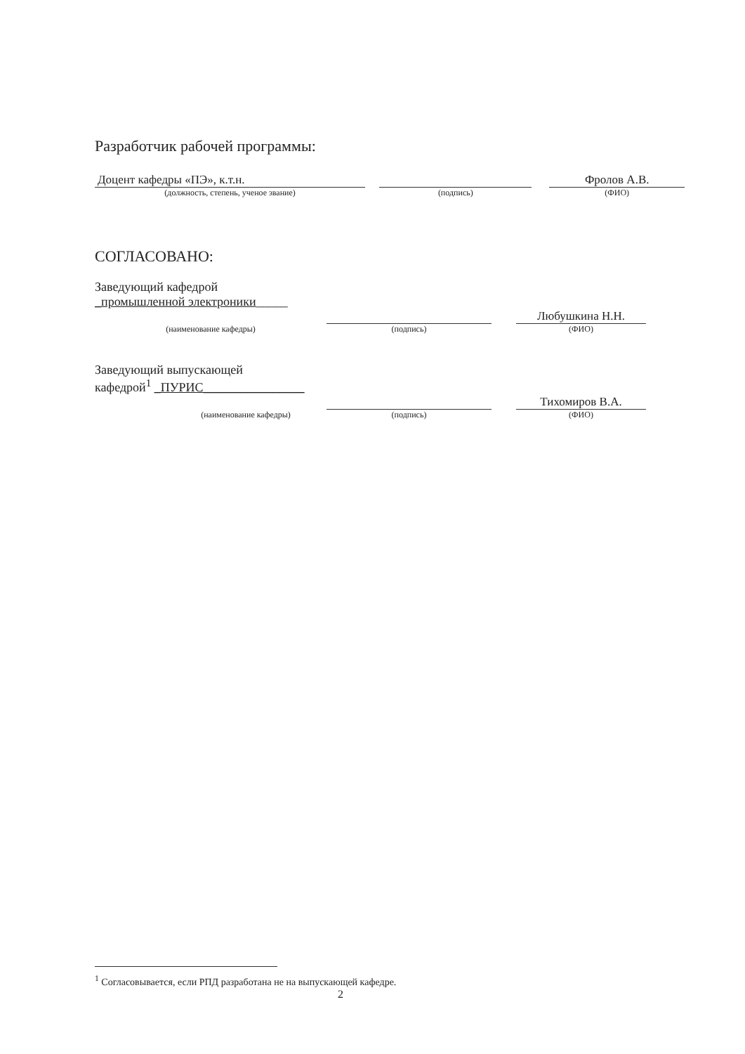Разработчик рабочей программы:
Доцент кафедры «ПЭ», к.т.н.
(должность, степень, ученое звание)
(подпись)
Фролов А.В.
(ФИО)
СОГЛАСОВАНО:
Заведующий кафедрой
_промышленной электроники_____
(наименование кафедры)
(подпись)
Любушкина Н.Н.
(ФИО)
Заведующий выпускающей
кафедрой<sup>1</sup> _ПУРИС________________
(наименование кафедры)
(подпись)
Тихомиров В.А.
(ФИО)
<sup>1</sup> Согласовывается, если РПД разработана не на выпускающей кафедре.
2